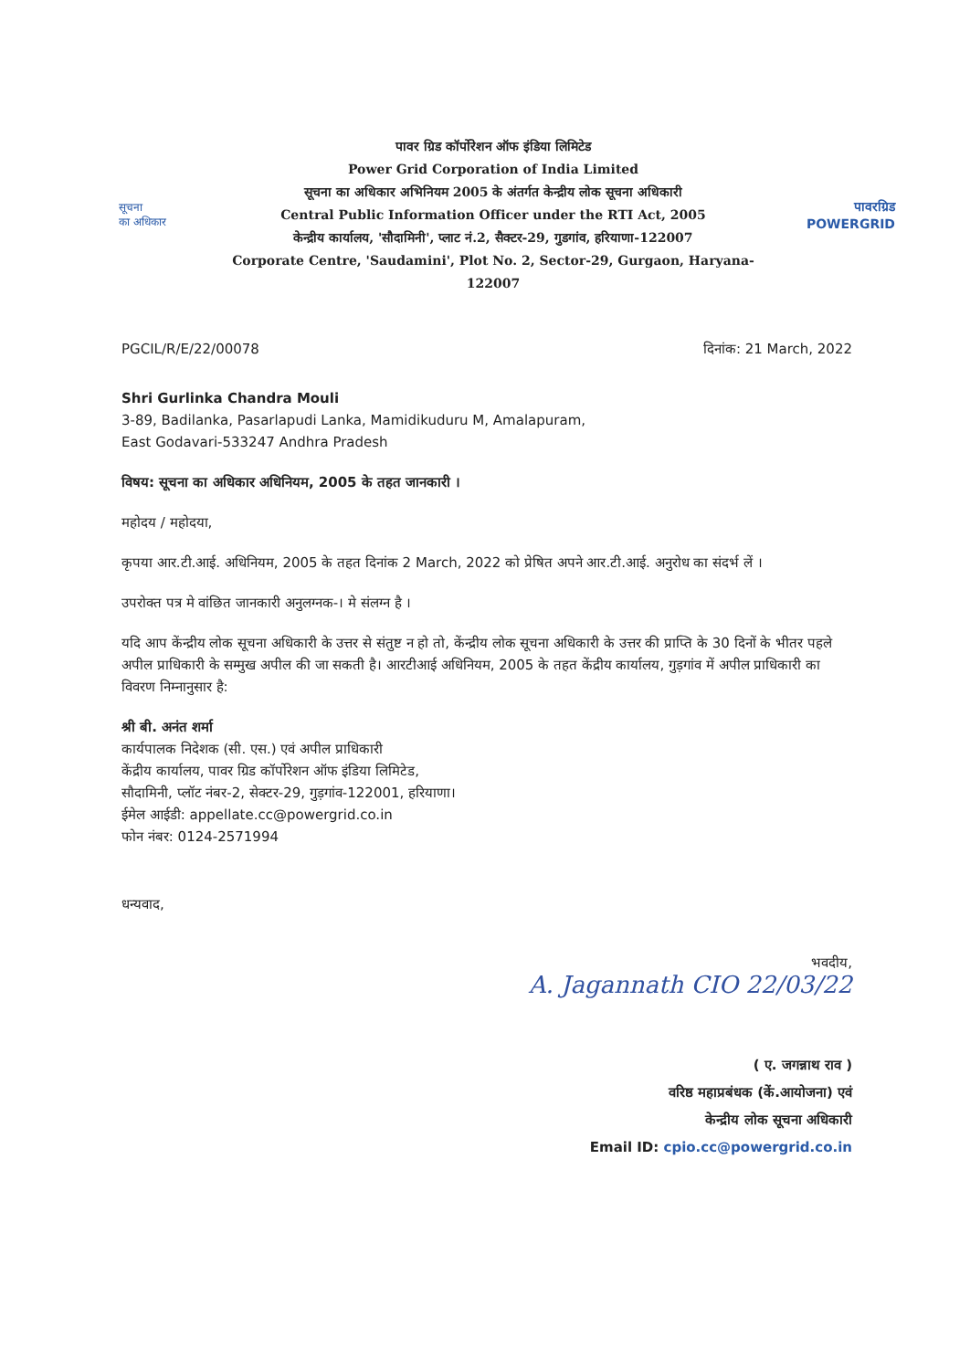सूचना
का अधिकार
पावर ग्रिड कॉर्पोरेशन ऑफ इंडिया लिमिटेड
Power Grid Corporation of India Limited
सूचना का अधिकार अभिनियम 2005 के अंतर्गत केन्द्रीय लोक सूचना अधिकारी
Central Public Information Officer under the RTI Act, 2005
केन्द्रीय कार्यालय, 'सौदामिनी', प्लाट नं.2, सैक्टर-29, गुडगांव, हरियाणा-122007
Corporate Centre, 'Saudamini', Plot No. 2, Sector-29, Gurgaon, Haryana-122007
पावरग्रिड
POWERGRID
PGCIL/R/E/22/00078 दिनांक: 21 March, 2022
Shri Gurlinka Chandra Mouli
3-89, Badilanka, Pasarlapudi Lanka, Mamidikuduru M, Amalapuram,
East Godavari-533247 Andhra Pradesh
विषय: सूचना का अधिकार अधिनियम, 2005 के तहत जानकारी ।
महोदय / महोदया,
कृपया आर.टी.आई. अधिनियम, 2005 के तहत दिनांक 2 March, 2022 को प्रेषित अपने आर.टी.आई. अनुरोध का संदर्भ लें ।
उपरोक्त पत्र मे वांछित जानकारी अनुलग्नक-। मे संलग्न है ।
यदि आप केंन्द्रीय लोक सूचना अधिकारी के उत्तर से संतुष्ट न हो तो, केंन्द्रीय लोक सूचना अधिकारी के उत्तर की प्राप्ति के 30 दिनों के भीतर पहले अपील प्राधिकारी के सम्मुख अपील की जा सकती है। आरटीआई अधिनियम, 2005 के तहत केंद्रीय कार्यालय, गुड़गांव में अपील प्राधिकारी का विवरण निम्नानुसार है:
श्री बी. अनंत शर्मा
कार्यपालक निदेशक (सी. एस.) एवं अपील प्राधिकारी
केंद्रीय कार्यालय, पावर ग्रिड कॉर्पोरेशन ऑफ इंडिया लिमिटेड,
सौदामिनी, प्लॉट नंबर-2, सेक्टर-29, गुड़गांव-122001, हरियाणा।
ईमेल आईडी: appellate.cc@powergrid.co.in
फोन नंबर: 0124-2571994
धन्यवाद,
भवदीय,
A. Jagannath CIO 22/03/22
( ए. जगन्नाथ राव )
वरिष्ठ महाप्रबंधक (कें.आयोजना) एवं
केन्द्रीय लोक सूचना अधिकारी
Email ID: cpio.cc@powergrid.co.in